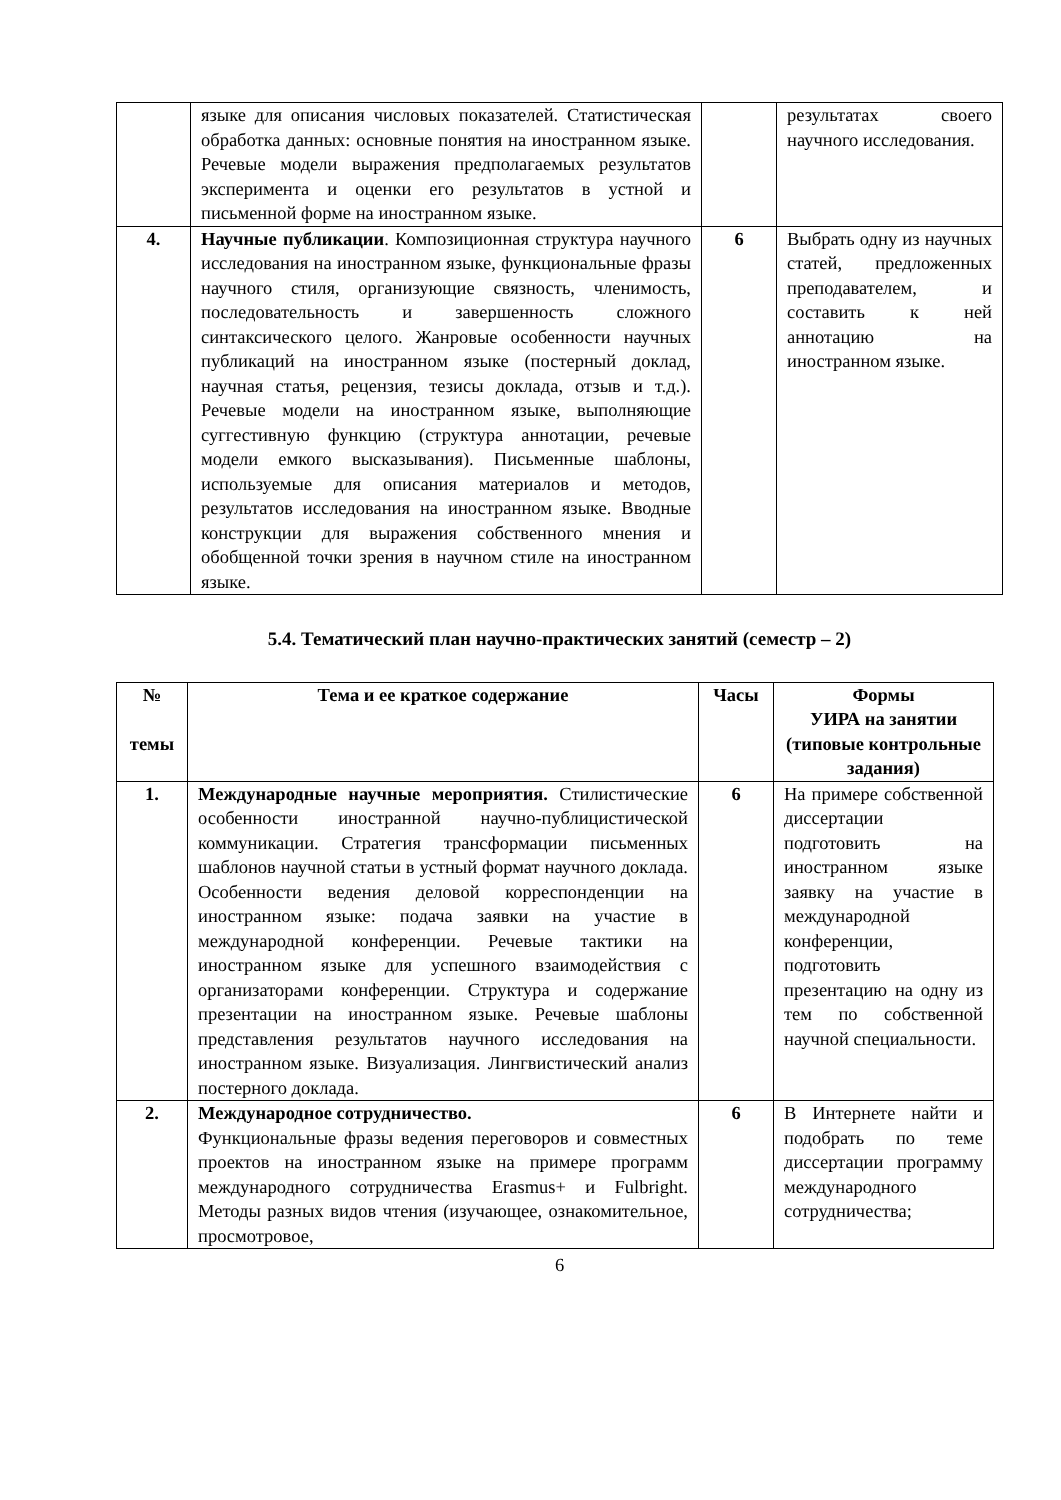| | языке для описания числовых показателей. Статистическая обработка данных: основные понятия на иностранном языке. Речевые модели выражения предполагаемых результатов эксперимента и оценки его результатов в устной и письменной форме на иностранном языке. | | результатах своего научного исследования. |
| 4. | Научные публикации . Композиционная структура научного исследования на иностранном языке, функциональные фразы научного стиля, организующие связность, членимость, последовательность и завершенность сложного синтаксического целого. Жанровые особенности научных публикаций на иностранном языке (постерный доклад, научная статья, рецензия, тезисы доклада, отзыв и т.д.). Речевые модели на иностранном языке, выполняющие суггестивную функцию (структура аннотации, речевые модели емкого высказывания). Письменные шаблоны, используемые для описания материалов и методов, результатов исследования на иностранном языке. Вводные конструкции для выражения собственного мнения и обобщенной точки зрения в научном стиле на иностранном языке. | 6 | Выбрать одну из научных статей, предложенных преподавателем, и составить к ней аннотацию на иностранном языке. |
5.4. Тематический план научно-практических занятий (семестр – 2)
| № темы | Тема и ее краткое содержание | Часы | Формы УИРА на занятии (типовые контрольные задания) |
| --- | --- | --- | --- |
| 1. | Международные научные мероприятия. Стилистические особенности иностранной научно-публицистической коммуникации. Стратегия трансформации письменных шаблонов научной статьи в устный формат научного доклада. Особенности ведения деловой корреспонденции на иностранном языке: подача заявки на участие в международной конференции. Речевые тактики на иностранном языке для успешного взаимодействия с организаторами конференции. Структура и содержание презентации на иностранном языке. Речевые шаблоны представления результатов научного исследования на иностранном языке. Визуализация. Лингвистический анализ постерного доклада. | 6 | На примере собственной диссертации подготовить на иностранном языке заявку на участие в международной конференции, подготовить презентацию на одну из тем по собственной научной специальности. |
| 2. | Международное сотрудничество. Функциональные фразы ведения переговоров и совместных проектов на иностранном языке на примере программ международного сотрудничества Erasmus+ и Fulbright. Методы разных видов чтения (изучающее, ознакомительное, просмотровое, | 6 | В Интернете найти и подобрать по теме диссертации программу международного сотрудничества; |
6